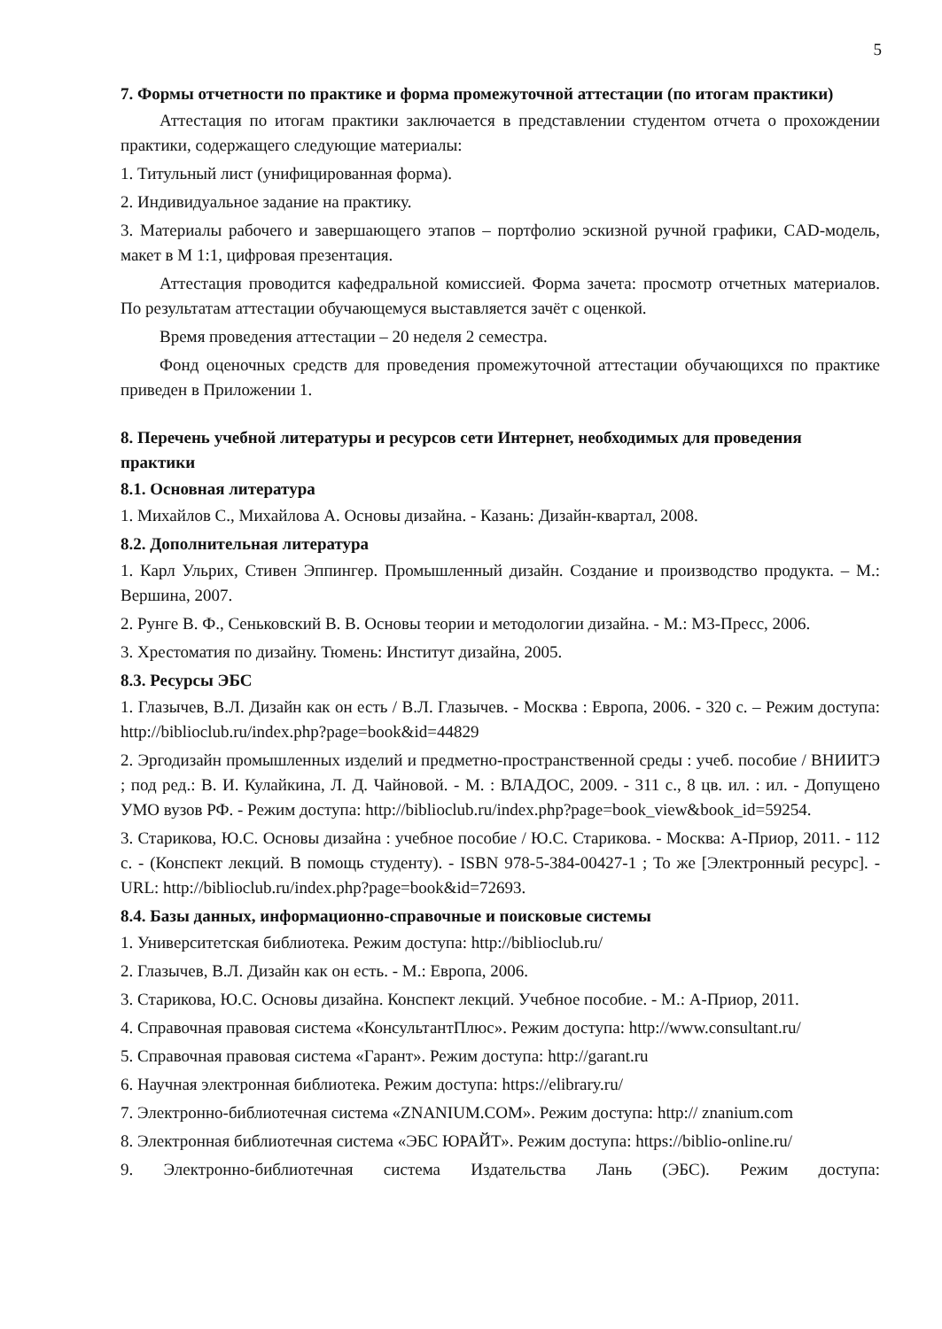5
7. Формы отчетности по практике и форма промежуточной аттестации (по итогам практики)
Аттестация по итогам практики заключается в представлении студентом отчета о прохождении практики, содержащего следующие материалы:
1. Титульный лист (унифицированная форма).
2. Индивидуальное задание на практику.
3. Материалы рабочего и завершающего этапов – портфолио эскизной ручной графики, CAD-модель, макет в М 1:1, цифровая презентация.
Аттестация проводится кафедральной комиссией. Форма зачета: просмотр отчетных материалов. По результатам аттестации обучающемуся выставляется зачёт с оценкой.
Время проведения аттестации – 20 неделя 2 семестра.
Фонд оценочных средств для проведения промежуточной аттестации обучающихся по практике приведен в Приложении 1.
8. Перечень учебной литературы и ресурсов сети Интернет, необходимых для проведения практики
8.1. Основная литература
1. Михайлов С., Михайлова А. Основы дизайна. - Казань: Дизайн-квартал, 2008.
8.2. Дополнительная литература
1. Карл Ульрих, Стивен Эппингер. Промышленный дизайн. Создание и производство продукта. – М.: Вершина, 2007.
2. Рунге В. Ф., Сеньковский В. В. Основы теории и методологии дизайна. - М.: М3-Пресс, 2006.
3. Хрестоматия по дизайну. Тюмень: Институт дизайна, 2005.
8.3. Ресурсы ЭБС
1. Глазычев, В.Л. Дизайн как он есть / В.Л. Глазычев. - Москва : Европа, 2006. - 320 с. – Режим доступа: http://biblioclub.ru/index.php?page=book&id=44829
2. Эргодизайн промышленных изделий и предметно-пространственной среды : учеб. пособие / ВНИИТЭ ; под ред.: В. И. Кулайкина, Л. Д. Чайновой. - М. : ВЛАДОС, 2009. - 311 с., 8 цв. ил. : ил. - Допущено УМО вузов РФ. - Режим доступа: http://biblioclub.ru/index.php?page=book_view&book_id=59254.
3. Старикова, Ю.С. Основы дизайна : учебное пособие / Ю.С. Старикова. - Москва: А-Приор, 2011. - 112 с. - (Конспект лекций. В помощь студенту). - ISBN 978-5-384-00427-1 ; То же [Электронный ресурс]. - URL: http://biblioclub.ru/index.php?page=book&id=72693.
8.4. Базы данных, информационно-справочные и поисковые системы
1. Университетская библиотека. Режим доступа: http://biblioclub.ru/
2. Глазычев, В.Л. Дизайн как он есть. - М.: Европа, 2006.
3. Старикова, Ю.С. Основы дизайна. Конспект лекций. Учебное пособие. - М.: А-Приор, 2011.
4. Справочная правовая система «КонсультантПлюс». Режим доступа: http://www.consultant.ru/
5. Справочная правовая система «Гарант». Режим доступа: http://garant.ru
6. Научная электронная библиотека. Режим доступа: https://elibrary.ru/
7. Электронно-библиотечная система «ZNANIUM.COM». Режим доступа: http:// znanium.com
8. Электронная библиотечная система «ЭБС ЮРАЙТ». Режим доступа: https://biblio-online.ru/
9. Электронно-библиотечная система Издательства Лань (ЭБС). Режим доступа: